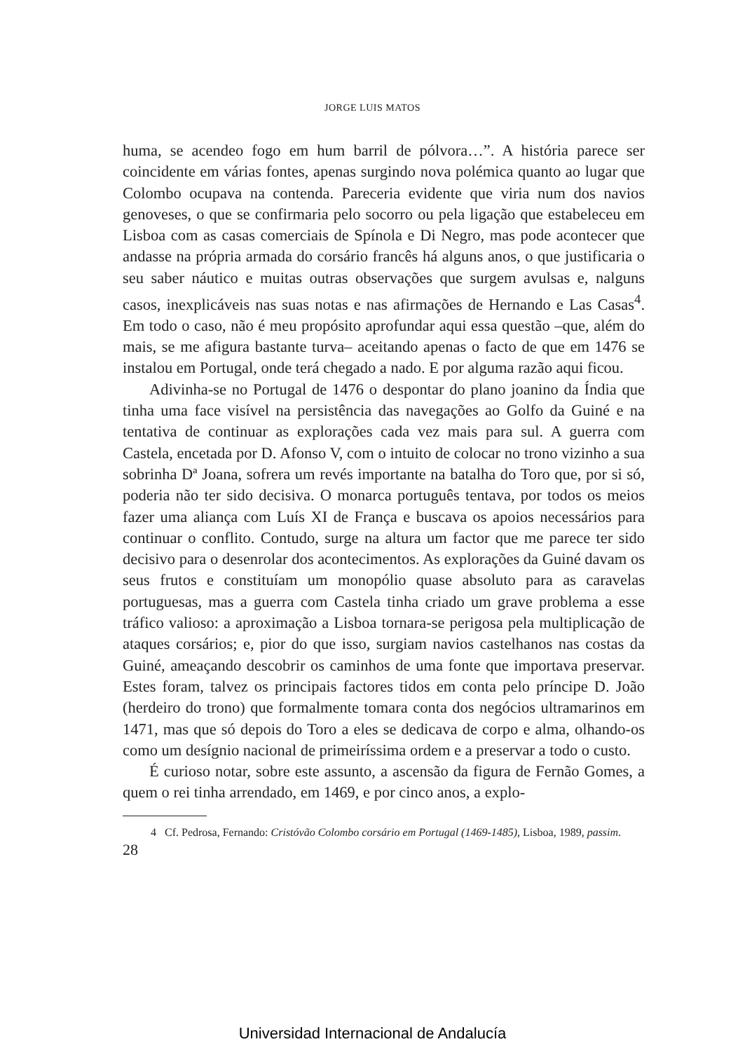JORGE LUIS MATOS
huma, se acendeo fogo em hum barril de pólvora…”. A história parece ser coincidente em várias fontes, apenas surgindo nova polémica quanto ao lugar que Colombo ocupava na contenda. Pareceria evidente que viria num dos navios genoveses, o que se confirmaria pelo socorro ou pela ligação que estabeleceu em Lisboa com as casas comerciais de Spínola e Di Negro, mas pode acontecer que andasse na própria armada do corsário francês há alguns anos, o que justificaria o seu saber náutico e muitas outras observações que surgem avulsas e, nalguns casos, inexplicáveis nas suas notas e nas afirmações de Hernando e Las Casas<sup>4</sup>. Em todo o caso, não é meu propósito aprofundar aqui essa questão –que, além do mais, se me afigura bastante turva– aceitando apenas o facto de que em 1476 se instalou em Portugal, onde terá chegado a nado. E por alguma razão aqui ficou.
Adivinha-se no Portugal de 1476 o despontar do plano joanino da Índia que tinha uma face visível na persistência das navegações ao Golfo da Guiné e na tentativa de continuar as explorações cada vez mais para sul. A guerra com Castela, encetada por D. Afonso V, com o intuito de colocar no trono vizinho a sua sobrinha Dª Joana, sofrera um revés importante na batalha do Toro que, por si só, poderia não ter sido decisiva. O monarca português tentava, por todos os meios fazer uma aliança com Luís XI de França e buscava os apoios necessários para continuar o conflito. Contudo, surge na altura um factor que me parece ter sido decisivo para o desenrolar dos acontecimentos. As explorações da Guiné davam os seus frutos e constituíam um monopólio quase absoluto para as caravelas portuguesas, mas a guerra com Castela tinha criado um grave problema a esse tráfico valioso: a aproximação a Lisboa tornara-se perigosa pela multiplicação de ataques corsários; e, pior do que isso, surgiam navios castelhanos nas costas da Guiné, ameaçando descobrir os caminhos de uma fonte que importava preservar. Estes foram, talvez os principais factores tidos em conta pelo príncipe D. João (herdeiro do trono) que formalmente tomara conta dos negócios ultramarinos em 1471, mas que só depois do Toro a eles se dedicava de corpo e alma, olhando-os como um desígnio nacional de primeiríssima ordem e a preservar a todo o custo.
É curioso notar, sobre este assunto, a ascensão da figura de Fernão Gomes, a quem o rei tinha arrendado, em 1469, e por cinco anos, a explo-
4 Cf. Pedrosa, Fernando: Cristóvão Colombo corsário em Portugal (1469-1485), Lisboa, 1989, passim.
28
Universidad Internacional de Andalucía